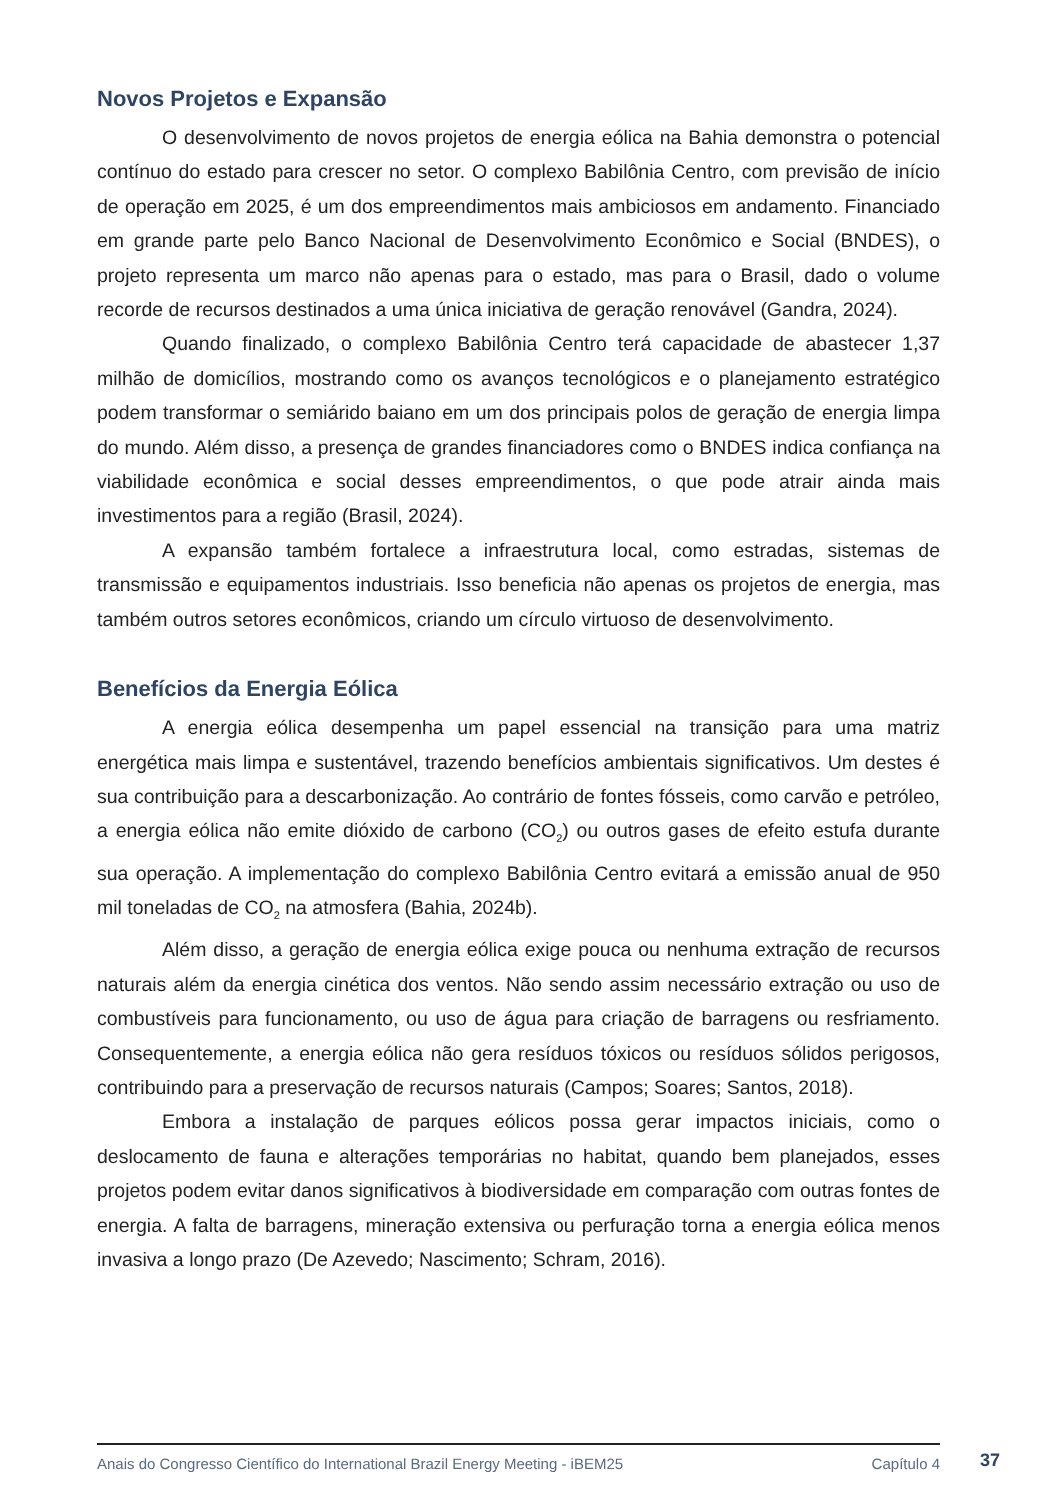Novos Projetos e Expansão
O desenvolvimento de novos projetos de energia eólica na Bahia demonstra o potencial contínuo do estado para crescer no setor. O complexo Babilônia Centro, com previsão de início de operação em 2025, é um dos empreendimentos mais ambiciosos em andamento. Financiado em grande parte pelo Banco Nacional de Desenvolvimento Econômico e Social (BNDES), o projeto representa um marco não apenas para o estado, mas para o Brasil, dado o volume recorde de recursos destinados a uma única iniciativa de geração renovável (Gandra, 2024).
Quando finalizado, o complexo Babilônia Centro terá capacidade de abastecer 1,37 milhão de domicílios, mostrando como os avanços tecnológicos e o planejamento estratégico podem transformar o semiárido baiano em um dos principais polos de geração de energia limpa do mundo. Além disso, a presença de grandes financiadores como o BNDES indica confiança na viabilidade econômica e social desses empreendimentos, o que pode atrair ainda mais investimentos para a região (Brasil, 2024).
A expansão também fortalece a infraestrutura local, como estradas, sistemas de transmissão e equipamentos industriais. Isso beneficia não apenas os projetos de energia, mas também outros setores econômicos, criando um círculo virtuoso de desenvolvimento.
Benefícios da Energia Eólica
A energia eólica desempenha um papel essencial na transição para uma matriz energética mais limpa e sustentável, trazendo benefícios ambientais significativos. Um destes é sua contribuição para a descarbonização. Ao contrário de fontes fósseis, como carvão e petróleo, a energia eólica não emite dióxido de carbono (CO<sub>2</sub>) ou outros gases de efeito estufa durante sua operação. A implementação do complexo Babilônia Centro evitará a emissão anual de 950 mil toneladas de CO<sub>2</sub> na atmosfera (Bahia, 2024b).
Além disso, a geração de energia eólica exige pouca ou nenhuma extração de recursos naturais além da energia cinética dos ventos. Não sendo assim necessário extração ou uso de combustíveis para funcionamento, ou uso de água para criação de barragens ou resfriamento. Consequentemente, a energia eólica não gera resíduos tóxicos ou resíduos sólidos perigosos, contribuindo para a preservação de recursos naturais (Campos; Soares; Santos, 2018).
Embora a instalação de parques eólicos possa gerar impactos iniciais, como o deslocamento de fauna e alterações temporárias no habitat, quando bem planejados, esses projetos podem evitar danos significativos à biodiversidade em comparação com outras fontes de energia. A falta de barragens, mineração extensiva ou perfuração torna a energia eólica menos invasiva a longo prazo (De Azevedo; Nascimento; Schram, 2016).
Anais do Congresso Científico do International Brazil Energy Meeting - iBEM25 Capítulo 4 37